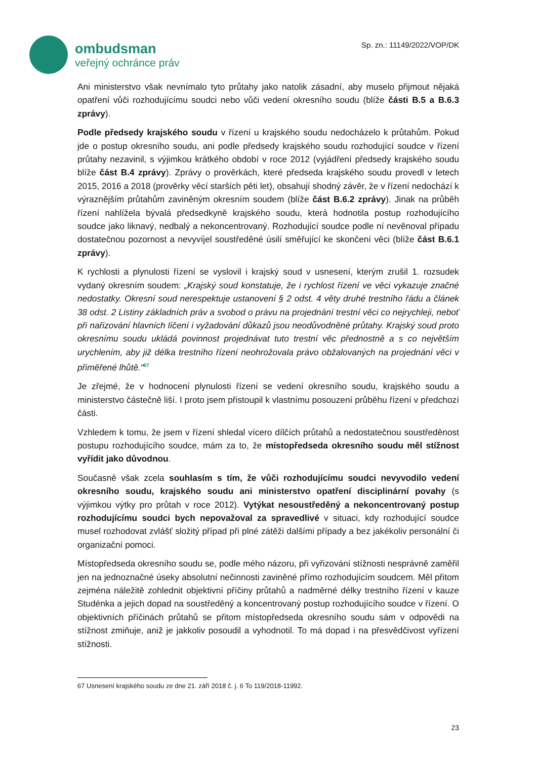ombudsman
veřejný ochránce práv
Sp. zn.: 11149/2022/VOP/DK
Ani ministerstvo však nevnímalo tyto průtahy jako natolik zásadní, aby muselo přijmout nějaká opatření vůči rozhodujícímu soudci nebo vůči vedení okresního soudu (blíže části B.5 a B.6.3 zprávy).
Podle předsedy krajského soudu v řízení u krajského soudu nedocházelo k průtahům. Pokud jde o postup okresního soudu, ani podle předsedy krajského soudu rozhodující soudce v řízení průtahy nezavinil, s výjimkou krátkého období v roce 2012 (vyjádření předsedy krajského soudu blíže část B.4 zprávy). Zprávy o prověrkách, které předseda krajského soudu provedl v letech 2015, 2016 a 2018 (prověrky věcí starších pěti let), obsahují shodný závěr, že v řízení nedochází k výraznějším průtahům zaviněným okresním soudem (blíže část B.6.2 zprávy). Jinak na průběh řízení nahlížela bývalá předsedkyně krajského soudu, která hodnotila postup rozhodujícího soudce jako liknavý, nedbalý a nekoncentrovaný. Rozhodující soudce podle ní nevěnoval případu dostatečnou pozornost a nevyvíjel soustředěné úsilí směřující ke skončení věci (blíže část B.6.1 zprávy).
K rychlosti a plynulosti řízení se vyslovil i krajský soud v usnesení, kterým zrušil 1. rozsudek vydaný okresním soudem: „Krajský soud konstatuje, že i rychlost řízení ve věci vykazuje značné nedostatky. Okresní soud nerespektuje ustanovení § 2 odst. 4 věty druhé trestního řádu a článek 38 odst. 2 Listiny základních práv a svobod o právu na projednání trestní věci co nejrychleji, neboť při nařizování hlavních líčení i vyžadování důkazů jsou neodůvodněné průtahy. Krajský soud proto okresnímu soudu ukládá povinnost projednávat tuto trestní věc přednostně a s co největším urychlením, aby již délka trestního řízení neohrožovala právo obžalovaných na projednání věci v přiměřené lhůtě.“<sup>67</sup>
Je zřejmé, že v hodnocení plynulosti řízení se vedení okresního soudu, krajského soudu a ministerstvo částečně liší. I proto jsem přistoupil k vlastnímu posouzení průběhu řízení v předchozí části.
Vzhledem k tomu, že jsem v řízení shledal vícero dílčích průtahů a nedostatečnou soustředěnost postupu rozhodujícího soudce, mám za to, že místopředseda okresního soudu měl stížnost vyřídit jako důvodnou.
Současně však zcela souhlasím s tím, že vůči rozhodujícímu soudci nevyvodilo vedení okresního soudu, krajského soudu ani ministerstvo opatření disciplinární povahy (s výjimkou výtky pro průtah v roce 2012). Vytýkat nesoustředěný a nekoncentrovaný postup rozhodujícímu soudci bych nepovažoval za spravedlivé v situaci, kdy rozhodující soudce musel rozhodovat zvlášť složitý případ při plné zátěži dalšími případy a bez jakékoliv personální či organizační pomoci.
Místopředseda okresního soudu se, podle mého názoru, při vyřizování stížnosti nesprávně zaměřil jen na jednoznačné úseky absolutní nečinnosti zaviněné přímo rozhodujícím soudcem. Měl přitom zejména náležitě zohlednit objektivní příčiny průtahů a nadměrné délky trestního řízení v kauze Studénka a jejich dopad na soustředěný a koncentrovaný postup rozhodujícího soudce v řízení. O objektivních příčinách průtahů se přitom místopředseda okresního soudu sám v odpovědi na stížnost zmiňuje, aniž je jakkoliv posoudil a vyhodnotil. To má dopad i na přesvědčivost vyřízení stížnosti.
67 Usnesení krajského soudu ze dne 21. září 2018 č. j. 6 To 119/2018-11992.
23